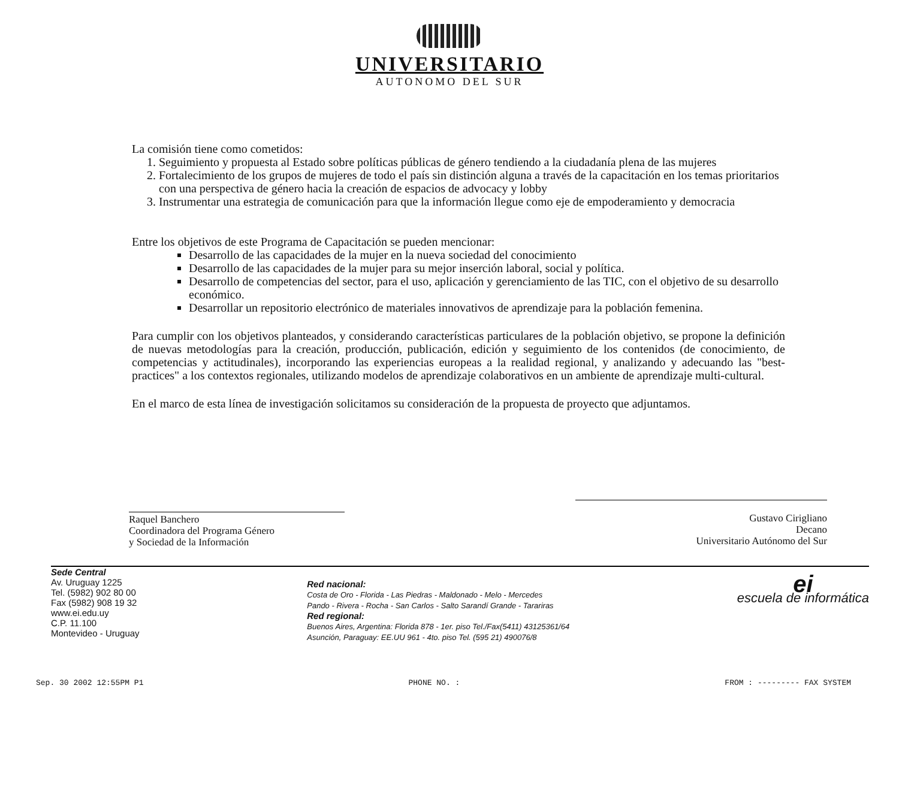UNIVERSITARIO
AUTONOMO DEL SUR
La comisión tiene como cometidos:
1. Seguimiento y propuesta al Estado sobre políticas públicas de género tendiendo a la ciudadanía plena de las mujeres
2. Fortalecimiento de los grupos de mujeres de todo el país sin distinción alguna a través de la capacitación en los temas prioritarios con una perspectiva de género hacia la creación de espacios de advocacy y lobby
3. Instrumentar una estrategia de comunicación para que la información llegue como eje de empoderamiento y democracia
Entre los objetivos de este Programa de Capacitación se pueden mencionar:
Desarrollo de las capacidades de la mujer en la nueva sociedad del conocimiento
Desarrollo de las capacidades de la mujer para su mejor inserción laboral, social y política.
Desarrollo de competencias del sector, para el uso, aplicación y gerenciamiento de las TIC, con el objetivo de su desarrollo económico.
Desarrollar un repositorio electrónico de materiales innovativos de aprendizaje para la población femenina.
Para cumplir con los objetivos planteados, y considerando características particulares de la población objetivo, se propone la definición de nuevas metodologías para la creación, producción, publicación, edición y seguimiento de los contenidos (de conocimiento, de competencias y actitudinales), incorporando las experiencias europeas a la realidad regional, y analizando y adecuando las "best-practices" a los contextos regionales, utilizando modelos de aprendizaje colaborativos en un ambiente de aprendizaje multi-cultural.
En el marco de esta línea de investigación solicitamos su consideración de la propuesta de proyecto que adjuntamos.
Raquel Banchero
Coordinadora del Programa Género
y Sociedad de la Información
Gustavo Cirigliano
Decano
Universitario Autónomo del Sur
Sede Central
Av. Uruguay 1225
Tel. (5982) 902 80 00
Fax (5982) 908 19 32
www.ei.edu.uy
C.P. 11.100
Montevideo - Uruguay
Red nacional:
Costa de Oro - Florida - Las Piedras - Maldonado - Melo - Mercedes
Pando - Rivera - Rocha - San Carlos - Salto Sarandí Grande - Tarariras
Red regional:
Buenos Aires, Argentina: Florida 878 - 1er. piso Tel./Fax(5411) 43125361/64
Asunción, Paraguay: EE.UU 961 - 4to. piso Tel. (595 21) 490076/8
ei
escuela de informática
Sep. 30 2002 12:55PM P1 PHONE NO. : FROM : --------- FAX SYSTEM